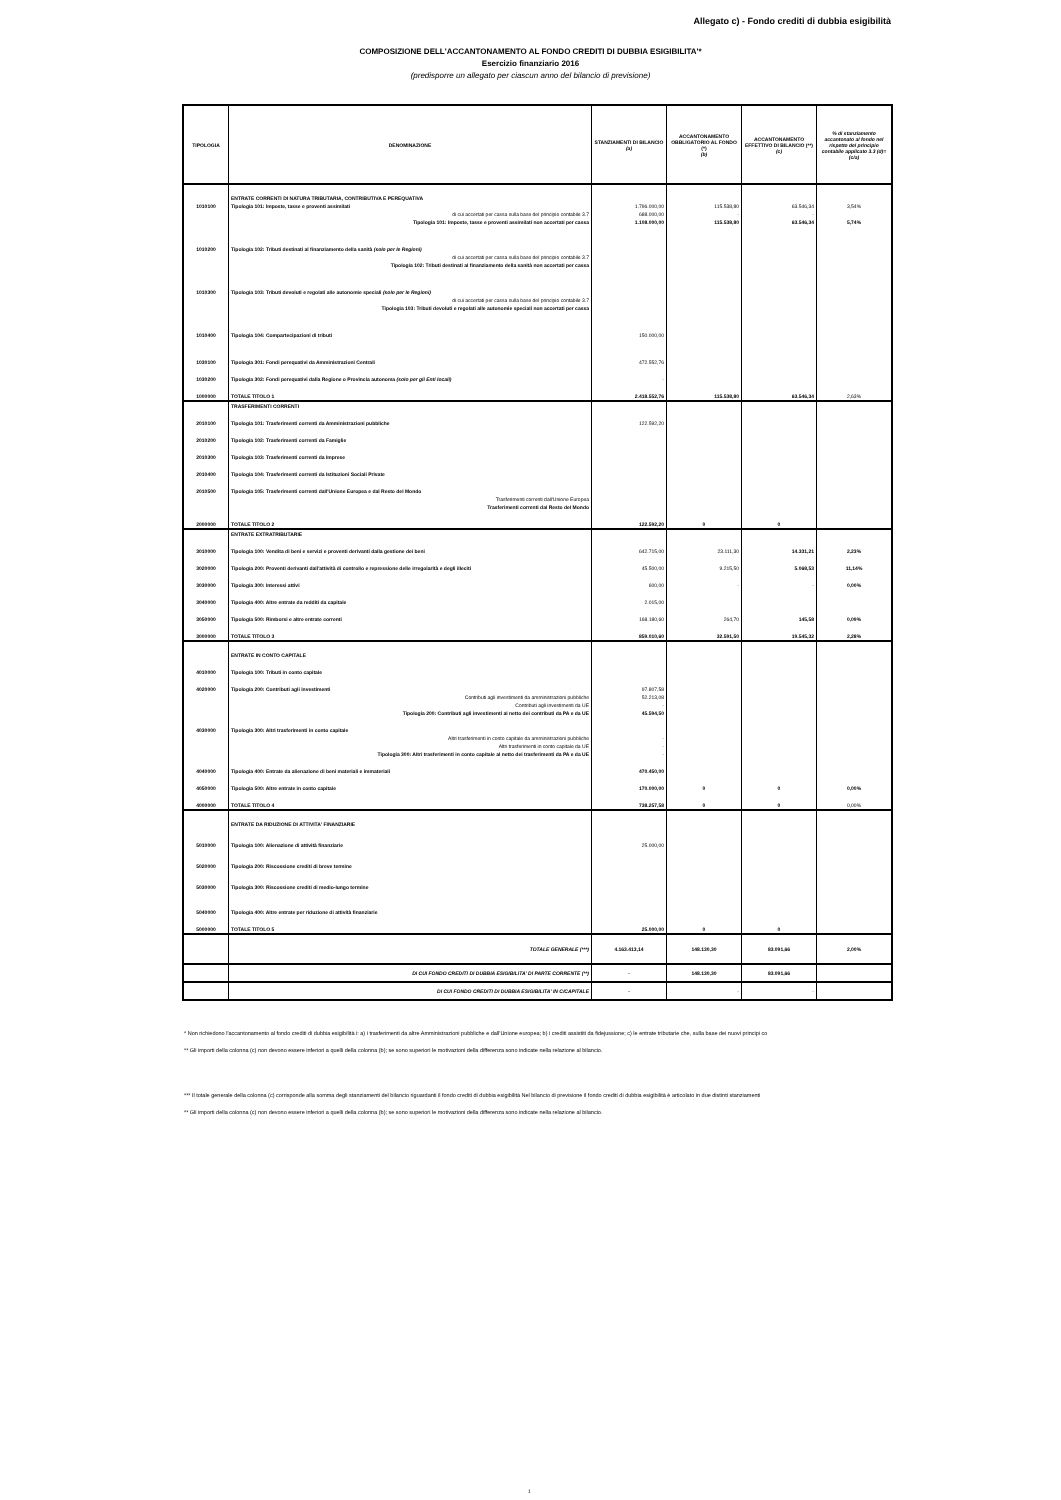Allegato c) - Fondo crediti di dubbia esigibilità
COMPOSIZIONE DELL'ACCANTONAMENTO AL FONDO CREDITI DI DUBBIA ESIGIBILITA'*
Esercizio finanziario 2016
(predisporre un allegato per ciascun anno del bilancio di previsione)
| TIPOLOGIA | DENOMINAZIONE | STANZIAMENTI DI BILANCIO (a) | ACCANTONAMENTO OBBLIGATORIO AL FONDO (*) (b) | ACCANTONAMENTO EFFETTIVO DI BILANCIO (**) (c) | % di stanziamento accantonato al fondo nel rispetto del principio contabile applicato 3.3 (d)=(c/a) |
| --- | --- | --- | --- | --- | --- |
| | ENTRATE CORRENTI DI NATURA TRIBUTARIA, CONTRIBUTIVA E PEREQUATIVA | | | | |
| 1010100 | Tipologia 101: Imposte, tasse e proventi assimilati | 1.796.000,00 | 115.538,80 | 63.546,34 | 3,54% |
| | di cui accertati per cassa sulla base del principio contabile 3.7 | 688.000,00 | - | - | |
| | Tipologia 101: Imposte, tasse e proventi assimilati non accertati per cassa | 1.108.000,00 | 115.538,80 | 63.546,34 | 5,74% |
| 1010200 | Tipologia 102: Tributi destinati al finanziamento della sanità (solo per le Regioni) | | | | |
| | di cui accertati per cassa sulla base del principio contabile 3.7 | | | | |
| | Tipologia 102: Tributi destinati al finanziamento della sanità non accertati per cassa | | | | |
| 1010300 | Tipologia 103: Tributi devoluti e regolati alle autonomie speciali (solo per le Regioni) | | | | |
| | di cui accertati per cassa sulla base del principio contabile 3.7 | | | | |
| | Tipologia 103: Tributi devoluti e regolati alle autonomie speciali non accertati per cassa | | | | |
| 1010400 | Tipologia 104: Compartecipazioni di tributi | 150.000,00 | | | |
| 1030100 | Tipologia 301: Fondi perequativi da Amministrazioni Centrali | 472.552,76 | | | |
| 1030200 | Tipologia 302: Fondi perequativi dalla Regione o Provincia autonoma (solo per gli Enti locali) | - | | | |
| 1000000 | TOTALE TITOLO 1 | 2.418.552,76 | 115.538,80 | 63.546,34 | 2,63% |
| | TRASFERIMENTI CORRENTI | | | | |
| 2010100 | Tipologia 101: Trasferimenti correnti da Amministrazioni pubbliche | 122.592,20 | | | |
| 2010200 | Tipologia 102: Trasferimenti correnti da Famiglie | | | | |
| 2010300 | Tipologia 103: Trasferimenti correnti da Imprese | | | | |
| 2010400 | Tipologia 104: Trasferimenti correnti da Istituzioni Sociali Private | | | | |
| 2010500 | Tipologia 105: Trasferimenti correnti dall'Unione Europea e dal Resto del Mondo | | | | |
| | Trasferimenti correnti dall'Unione Europea | | | | |
| | Trasferimenti correnti dal Resto del Mondo | | | | |
| 2000000 | TOTALE TITOLO 2 | 122.592,20 | 0 | 0 | |
| | ENTRATE EXTRATRIBUTARIE | | | | |
| 3010000 | Tipologia 100: Vendita di beni e servizi e proventi derivanti dalla gestione dei beni | 642.715,00 | 23.111,30 | 14.331,21 | 2,23% |
| 3020000 | Tipologia 200: Proventi derivanti dall'attività di controllo e repressione delle irregolarità e degli illeciti | 45.500,00 | 9.215,50 | 5.068,53 | 11,14% |
| 3030000 | Tipologia 300: Interessi attivi | 600,00 | - | - | 0,00% |
| 3040000 | Tipologia 400: Altre entrate da redditi da capitale | 2.015,00 | | | |
| 3050000 | Tipologia 500: Rimborsi e altre entrate correnti | 168.180,60 | 264,70 | 145,58 | 0,09% |
| 3000000 | TOTALE TITOLO 3 | 859.010,60 | 32.591,50 | 19.545,32 | 2,28% |
| | ENTRATE IN CONTO CAPITALE | | | | |
| 4010000 | Tipologia 100: Tributi in conto capitale | | | | |
| 4020000 | Tipologia 200: Contributi agli investimenti | 97.807,58 | | | |
| | Contributi agli investimenti da amministrazioni pubbliche | 52.213,08 | | | |
| | Contributi agli investimenti da UE | - | | | |
| | Tipologia 200: Contributi agli investimenti al netto dei contributi da PA e da UE | 45.594,50 | | | |
| 4030000 | Tipologia 300: Altri trasferimenti in conto capitale | | | | |
| | Altri trasferimenti in conto capitale da amministrazioni pubbliche | - | | | |
| | Altri trasferimenti in conto capitale da UE | - | | | |
| | Tipologia 300: Altri trasferimenti in conto capitale al netto dei trasferimenti da PA e da UE | - | | | |
| 4040000 | Tipologia 400: Entrate da alienazione di beni materiali e immateriali | 470.450,00 | | | |
| 4050000 | Tipologia 500: Altre entrate in conto capitale | 170.000,00 | 0 | 0 | 0,00% |
| 4000000 | TOTALE TITOLO 4 | 738.257,58 | 0 | 0 | 0,00% |
| | ENTRATE DA RIDUZIONE DI ATTIVITA' FINANZIARIE | | | | |
| 5010000 | Tipologia 100: Alienazione di attività finanziarie | 25.000,00 | | | |
| 5020000 | Tipologia 200: Riscossione crediti di breve termine | | | | |
| 5030000 | Tipologia 300: Riscossione crediti di medio-lungo termine | | | | |
| 5040000 | Tipologia 400: Altre entrate per riduzione di attività finanziarie | | | | |
| 5000000 | TOTALE TITOLO 5 | 25.000,00 | 0 | 0 | |
| | TOTALE GENERALE (***) | 4.163.413,14 | 148.130,30 | 83.091,66 | 2,00% |
| | DI CUI FONDO CREDITI DI DUBBIA ESIGIBILITA' DI PARTE CORRENTE (**) | - | 148.130,30 | 83.091,66 | |
| | DI CUI FONDO CREDITI DI DUBBIA ESIGIBILITA' IN C/CAPITALE | - | - | - | |
* Non richiedono l'accantonamento al fondo crediti di dubbia esigibilità i: a) i trasferimenti da altre Amministrazioni pubbliche e dall'Unione europea; b) i crediti assistiti da fidejussione; c) le entrate tributarie che, sulla base dei nuovi principi co
** Gli importi della colonna (c) non devono essere inferiori a quelli della colonna (b); se sono superiori le motivazioni della differenza sono indicate nella relazione al bilancio.
*** Il totale generale della colonna (c) corrisponde alla somma degli stanziamenti del bilancio riguardanti il fondo crediti di dubbia esigibilità Nel bilancio di previsione il fondo crediti di dubbia esigibilità è articolato in due distinti stanziamenti
** Gli importi della colonna (c) non devono essere inferiori a quelli della colonna (b); se sono superiori le motivazioni della differenza sono indicate nella relazione al bilancio.
1